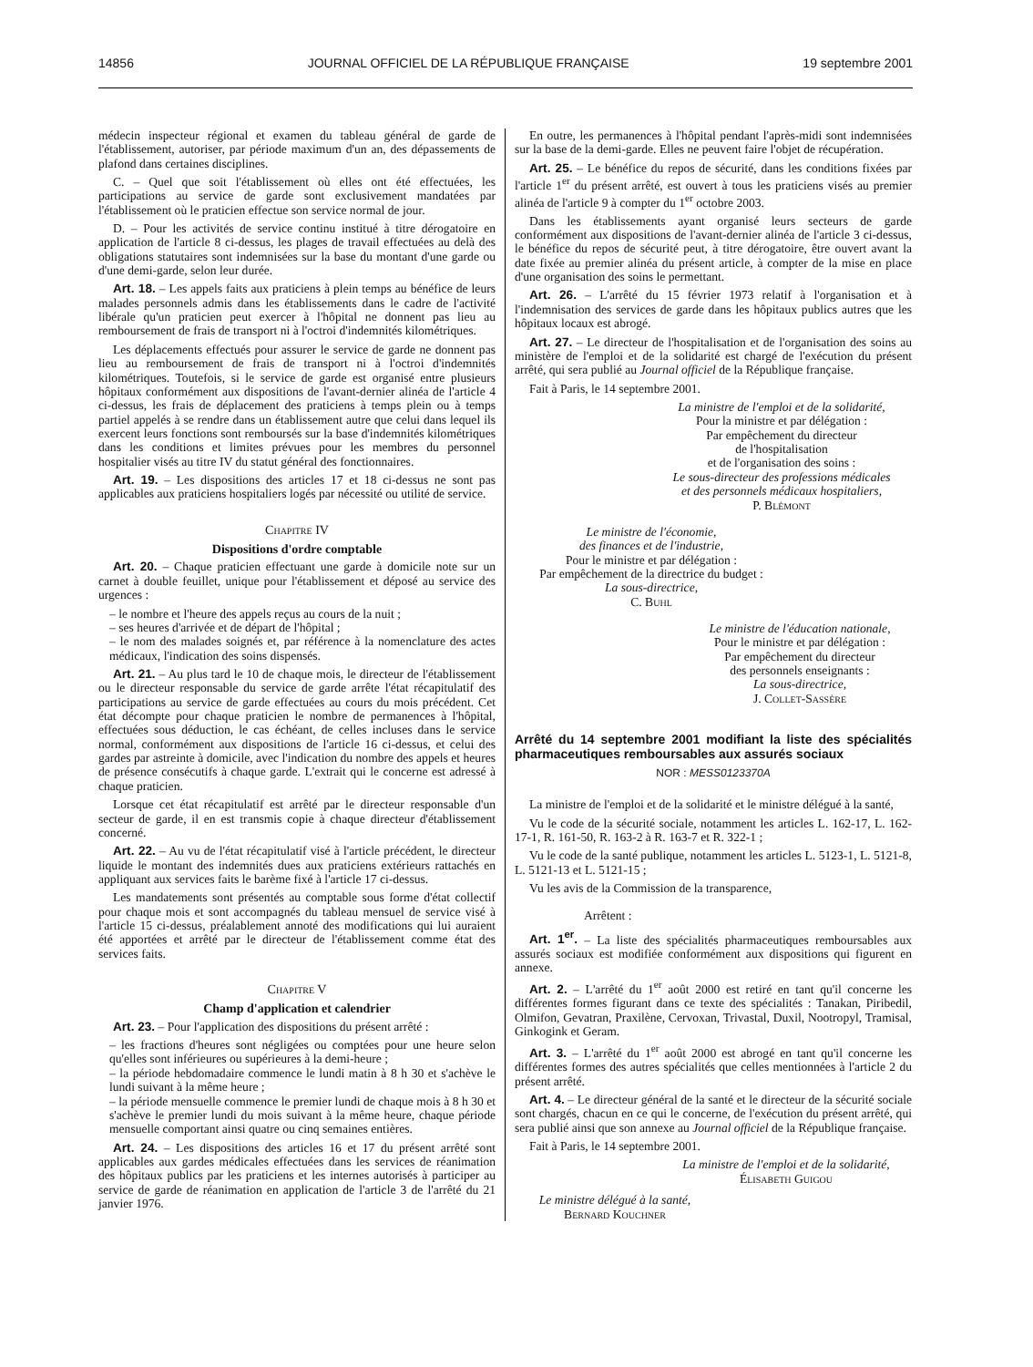14856 JOURNAL OFFICIEL DE LA RÉPUBLIQUE FRANÇAISE 19 septembre 2001
médecin inspecteur régional et examen du tableau général de garde de l'établissement, autoriser, par période maximum d'un an, des dépassements de plafond dans certaines disciplines.
C. – Quel que soit l'établissement où elles ont été effectuées, les participations au service de garde sont exclusivement mandatées par l'établissement où le praticien effectue son service normal de jour.
D. – Pour les activités de service continu institué à titre dérogatoire en application de l'article 8 ci-dessus, les plages de travail effectuées au delà des obligations statutaires sont indemnisées sur la base du montant d'une garde ou d'une demi-garde, selon leur durée.
Art. 18. – Les appels faits aux praticiens à plein temps au bénéfice de leurs malades personnels admis dans les établissements dans le cadre de l'activité libérale qu'un praticien peut exercer à l'hôpital ne donnent pas lieu au remboursement de frais de transport ni à l'octroi d'indemnités kilométriques.
Les déplacements effectués pour assurer le service de garde ne donnent pas lieu au remboursement de frais de transport ni à l'octroi d'indemnités kilométriques. Toutefois, si le service de garde est organisé entre plusieurs hôpitaux conformément aux dispositions de l'avant-dernier alinéa de l'article 4 ci-dessus, les frais de déplacement des praticiens à temps plein ou à temps partiel appelés à se rendre dans un établissement autre que celui dans lequel ils exercent leurs fonctions sont remboursés sur la base d'indemnités kilométriques dans les conditions et limites prévues pour les membres du personnel hospitalier visés au titre IV du statut général des fonctionnaires.
Art. 19. – Les dispositions des articles 17 et 18 ci-dessus ne sont pas applicables aux praticiens hospitaliers logés par nécessité ou utilité de service.
Chapitre IV
Dispositions d'ordre comptable
Art. 20. – Chaque praticien effectuant une garde à domicile note sur un carnet à double feuillet, unique pour l'établissement et déposé au service des urgences :
– le nombre et l'heure des appels reçus au cours de la nuit ;
– ses heures d'arrivée et de départ de l'hôpital ;
– le nom des malades soignés et, par référence à la nomenclature des actes médicaux, l'indication des soins dispensés.
Art. 21. – Au plus tard le 10 de chaque mois, le directeur de l'établissement ou le directeur responsable du service de garde arrête l'état récapitulatif des participations au service de garde effectuées au cours du mois précédent. Cet état décompte pour chaque praticien le nombre de permanences à l'hôpital, effectuées sous déduction, le cas échéant, de celles incluses dans le service normal, conformément aux dispositions de l'article 16 ci-dessus, et celui des gardes par astreinte à domicile, avec l'indication du nombre des appels et heures de présence consécutifs à chaque garde. L'extrait qui le concerne est adressé à chaque praticien.
Lorsque cet état récapitulatif est arrêté par le directeur responsable d'un secteur de garde, il en est transmis copie à chaque directeur d'établissement concerné.
Art. 22. – Au vu de l'état récapitulatif visé à l'article précédent, le directeur liquide le montant des indemnités dues aux praticiens extérieurs rattachés en appliquant aux services faits le barème fixé à l'article 17 ci-dessus.
Les mandatements sont présentés au comptable sous forme d'état collectif pour chaque mois et sont accompagnés du tableau mensuel de service visé à l'article 15 ci-dessus, préalablement annoté des modifications qui lui auraient été apportées et arrêté par le directeur de l'établissement comme état des services faits.
Chapitre V
Champ d'application et calendrier
Art. 23. – Pour l'application des dispositions du présent arrêté :
– les fractions d'heures sont négligées ou comptées pour une heure selon qu'elles sont inférieures ou supérieures à la demi-heure ;
– la période hebdomadaire commence le lundi matin à 8 h 30 et s'achève le lundi suivant à la même heure ;
– la période mensuelle commence le premier lundi de chaque mois à 8 h 30 et s'achève le premier lundi du mois suivant à la même heure, chaque période mensuelle comportant ainsi quatre ou cinq semaines entières.
Art. 24. – Les dispositions des articles 16 et 17 du présent arrêté sont applicables aux gardes médicales effectuées dans les services de réanimation des hôpitaux publics par les praticiens et les internes autorisés à participer au service de garde de réanimation en application de l'article 3 de l'arrêté du 21 janvier 1976.
En outre, les permanences à l'hôpital pendant l'après-midi sont indemnisées sur la base de la demi-garde. Elles ne peuvent faire l'objet de récupération.
Art. 25. – Le bénéfice du repos de sécurité, dans les conditions fixées par l'article 1<sup>er</sup> du présent arrêté, est ouvert à tous les praticiens visés au premier alinéa de l'article 9 à compter du 1<sup>er</sup> octobre 2003.
Dans les établissements ayant organisé leurs secteurs de garde conformément aux dispositions de l'avant-dernier alinéa de l'article 3 ci-dessus, le bénéfice du repos de sécurité peut, à titre dérogatoire, être ouvert avant la date fixée au premier alinéa du présent article, à compter de la mise en place d'une organisation des soins le permettant.
Art. 26. – L'arrêté du 15 février 1973 relatif à l'organisation et à l'indemnisation des services de garde dans les hôpitaux publics autres que les hôpitaux locaux est abrogé.
Art. 27. – Le directeur de l'hospitalisation et de l'organisation des soins au ministère de l'emploi et de la solidarité est chargé de l'exécution du présent arrêté, qui sera publié au Journal officiel de la République française.
Fait à Paris, le 14 septembre 2001.
La ministre de l'emploi et de la solidarité,
Pour la ministre et par délégation :
Par empêchement du directeur
de l'hospitalisation
et de l'organisation des soins :
Le sous-directeur des professions médicales
et des personnels médicaux hospitaliers,
P. Blémont
Le ministre de l'économie,
des finances et de l'industrie,
Pour le ministre et par délégation :
Par empêchement de la directrice du budget :
La sous-directrice,
C. Buhl
Le ministre de l'éducation nationale,
Pour le ministre et par délégation :
Par empêchement du directeur
des personnels enseignants :
La sous-directrice,
J. Collet-Sassère
Arrêté du 14 septembre 2001 modifiant la liste des spécialités pharmaceutiques remboursables aux assurés sociaux
NOR : MESS0123370A
La ministre de l'emploi et de la solidarité et le ministre délégué à la santé,
Vu le code de la sécurité sociale, notamment les articles L. 162-17, L. 162-17-1, R. 161-50, R. 163-2 à R. 163-7 et R. 322-1 ;
Vu le code de la santé publique, notamment les articles L. 5123-1, L. 5121-8, L. 5121-13 et L. 5121-15 ;
Vu les avis de la Commission de la transparence,
Arrêtent :
Art. 1<sup>er</sup>. – La liste des spécialités pharmaceutiques remboursables aux assurés sociaux est modifiée conformément aux dispositions qui figurent en annexe.
Art. 2. – L'arrêté du 1<sup>er</sup> août 2000 est retiré en tant qu'il concerne les différentes formes figurant dans ce texte des spécialités : Tanakan, Piribedil, Olmifon, Gevatran, Praxilène, Cervoxan, Trivastal, Duxil, Nootropyl, Tramisal, Ginkogink et Geram.
Art. 3. – L'arrêté du 1<sup>er</sup> août 2000 est abrogé en tant qu'il concerne les différentes formes des autres spécialités que celles mentionnées à l'article 2 du présent arrêté.
Art. 4. – Le directeur général de la santé et le directeur de la sécurité sociale sont chargés, chacun en ce qui le concerne, de l'exécution du présent arrêté, qui sera publié ainsi que son annexe au Journal officiel de la République française.
Fait à Paris, le 14 septembre 2001.
La ministre de l'emploi et de la solidarité,
Élisabeth Guigou
Le ministre délégué à la santé,
Bernard Kouchner